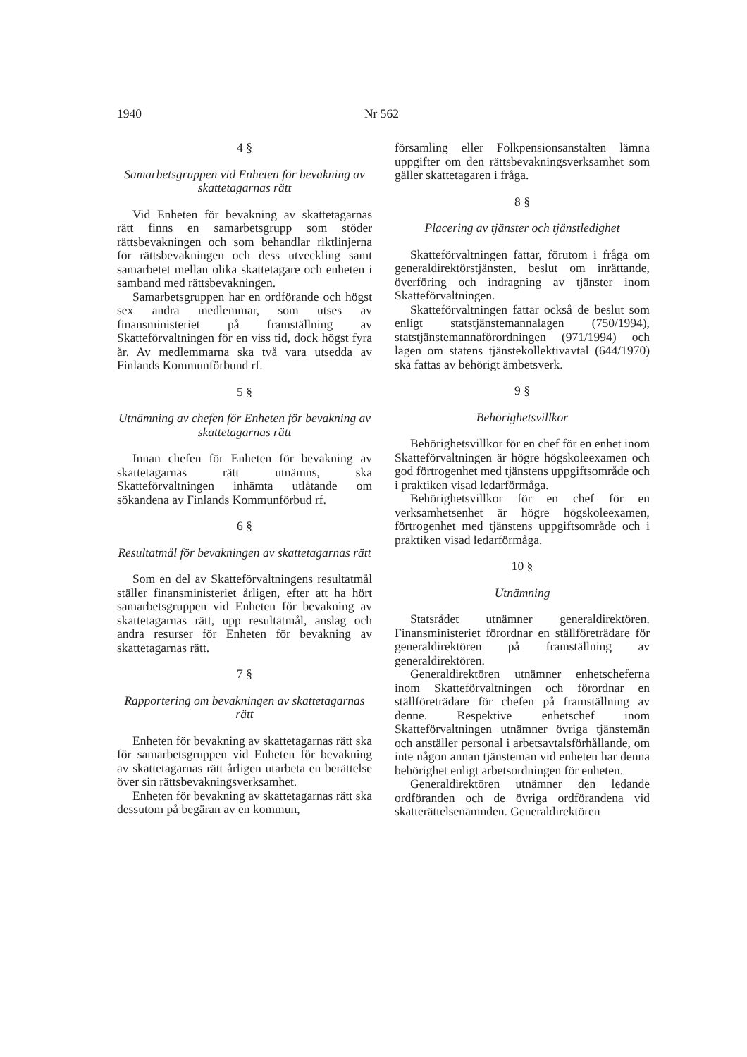1940 Nr 562
4 §
Samarbetsgruppen vid Enheten för bevakning av skattetagarnas rätt
Vid Enheten för bevakning av skattetagarnas rätt finns en samarbetsgrupp som stöder rättsbevakningen och som behandlar riktlinjerna för rättsbevakningen och dess utveckling samt samarbetet mellan olika skattetagare och enheten i samband med rättsbevakningen.
Samarbetsgruppen har en ordförande och högst sex andra medlemmar, som utses av finansministeriet på framställning av Skatteförvaltningen för en viss tid, dock högst fyra år. Av medlemmarna ska två vara utsedda av Finlands Kommunförbund rf.
5 §
Utnämning av chefen för Enheten för bevakning av skattetagarnas rätt
Innan chefen för Enheten för bevakning av skattetagarnas rätt utnämns, ska Skatteförvaltningen inhämta utlåtande om sökandena av Finlands Kommunförbud rf.
6 §
Resultatmål för bevakningen av skattetagarnas rätt
Som en del av Skatteförvaltningens resultatmål ställer finansministeriet årligen, efter att ha hört samarbetsgruppen vid Enheten för bevakning av skattetagarnas rätt, upp resultatmål, anslag och andra resurser för Enheten för bevakning av skattetagarnas rätt.
7 §
Rapportering om bevakningen av skattetagarnas rätt
Enheten för bevakning av skattetagarnas rätt ska för samarbetsgruppen vid Enheten för bevakning av skattetagarnas rätt årligen utarbeta en berättelse över sin rättsbevakningsverksamhet.
Enheten för bevakning av skattetagarnas rätt ska dessutom på begäran av en kommun,
församling eller Folkpensionsanstalten lämna uppgifter om den rättsbevakningsverksamhet som gäller skattetagaren i fråga.
8 §
Placering av tjänster och tjänstledighet
Skatteförvaltningen fattar, förutom i fråga om generaldirektörstjänsten, beslut om inrättande, överföring och indragning av tjänster inom Skatteförvaltningen.
Skatteförvaltningen fattar också de beslut som enligt statstjänstemannalagen (750/1994), statstjänstemannaförordningen (971/1994) och lagen om statens tjänstekollektivavtal (644/1970) ska fattas av behörigt ämbetsverk.
9 §
Behörighetsvillkor
Behörighetsvillkor för en chef för en enhet inom Skatteförvaltningen är högre högskoleexamen och god förtrogenhet med tjänstens uppgiftsområde och i praktiken visad ledarförmåga.
Behörighetsvillkor för en chef för en verksamhetsenhet är högre högskoleexamen, förtrogenhet med tjänstens uppgiftsområde och i praktiken visad ledarförmåga.
10 §
Utnämning
Statsrådet utnämner generaldirektören. Finansministeriet förordnar en ställföreträdare för generaldirektören på framställning av generaldirektören.
Generaldirektören utnämner enhetscheferna inom Skatteförvaltningen och förordnar en ställföreträdare för chefen på framställning av denne. Respektive enhetschef inom Skatteförvaltningen utnämner övriga tjänstemän och anställer personal i arbetsavtalsförhållande, om inte någon annan tjänsteman vid enheten har denna behörighet enligt arbetsordningen för enheten.
Generaldirektören utnämner den ledande ordföranden och de övriga ordförandena vid skatterättelsenämnden. Generaldirektören